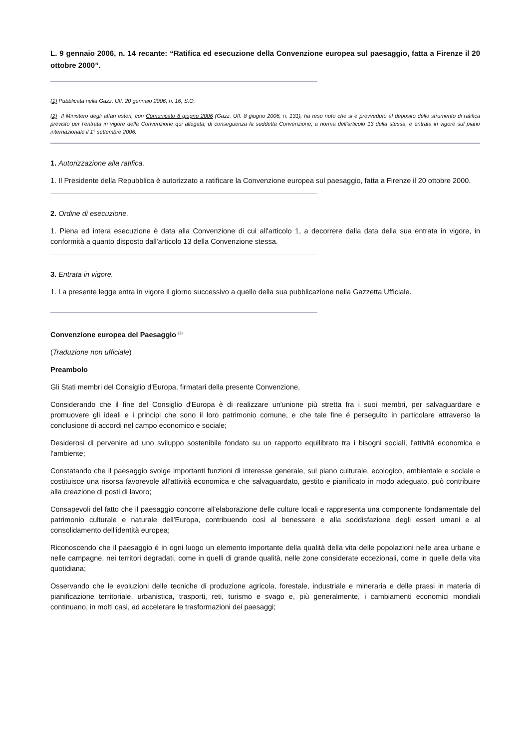L. 9 gennaio 2006, n. 14 recante: “Ratifica ed esecuzione della Convenzione europea sul paesaggio, fatta a Firenze il 20 ottobre 2000”.
(1) Pubblicata nella Gazz. Uff. 20 gennaio 2006, n. 16, S.O.
(2) Il Ministero degli affari esteri, con Comunicato 8 giugno 2006 (Gazz. Uff. 8 giugno 2006, n. 131), ha reso noto che si è provveduto al deposito dello strumento di ratifica previsto per l'entrata in vigore della Convenzione qui allegata; di conseguenza la suddetta Convenzione, a norma dell'articolo 13 della stessa, è entrata in vigore sul piano internazionale il 1° settembre 2006.
1. Autorizzazione alla ratifica.
1. Il Presidente della Repubblica è autorizzato a ratificare la Convenzione europea sul paesaggio, fatta a Firenze il 20 ottobre 2000.
2. Ordine di esecuzione.
1. Piena ed intera esecuzione è data alla Convenzione di cui all'articolo 1, a decorrere dalla data della sua entrata in vigore, in conformità a quanto disposto dall'articolo 13 della Convenzione stessa.
3. Entrata in vigore.
1. La presente legge entra in vigore il giorno successivo a quello della sua pubblicazione nella Gazzetta Ufficiale.
Convenzione europea del Paesaggio <sup>(3)</sup>
(Traduzione non ufficiale)
Preambolo
Gli Stati membri del Consiglio d'Europa, firmatari della presente Convenzione,
Considerando che il fine del Consiglio d'Europa è di realizzare un'unione più stretta fra i suoi membri, per salvaguardare e promuovere gli ideali e i principi che sono il loro patrimonio comune, e che tale fine é perseguito in particolare attraverso la conclusione di accordi nel campo economico e sociale;
Desiderosi di pervenire ad uno sviluppo sostenibile fondato su un rapporto equilibrato tra i bisogni sociali, l'attività economica e l'ambiente;
Constatando che il paesaggio svolge importanti funzioni di interesse generale, sul piano culturale, ecologico, ambientale e sociale e costituisce una risorsa favorevole all'attività economica e che salvaguardato, gestito e pianificato in modo adeguato, può contribuire alla creazione di posti di lavoro;
Consapevoli del fatto che il paesaggio concorre all'elaborazione delle culture locali e rappresenta una componente fondamentale del patrimonio culturale e naturale dell'Europa, contribuendo così al benessere e alla soddisfazione degli esseri umani e al consolidamento dell'identità europea;
Riconoscendo che il paesaggio é in ogni luogo un elemento importante della qualità della vita delle popolazioni nelle area urbane e nelle campagne, nei territori degradati, come in quelli di grande qualità, nelle zone considerate eccezionali, come in quelle della vita quotidiana;
Osservando che le evoluzioni delle tecniche di produzione agricola, forestale, industriale e mineraria e delle prassi in materia di pianificazione territoriale, urbanistica, trasporti, reti, turismo e svago e, più generalmente, i cambiamenti economici mondiali continuano, in molti casi, ad accelerare le trasformazioni dei paesaggi;